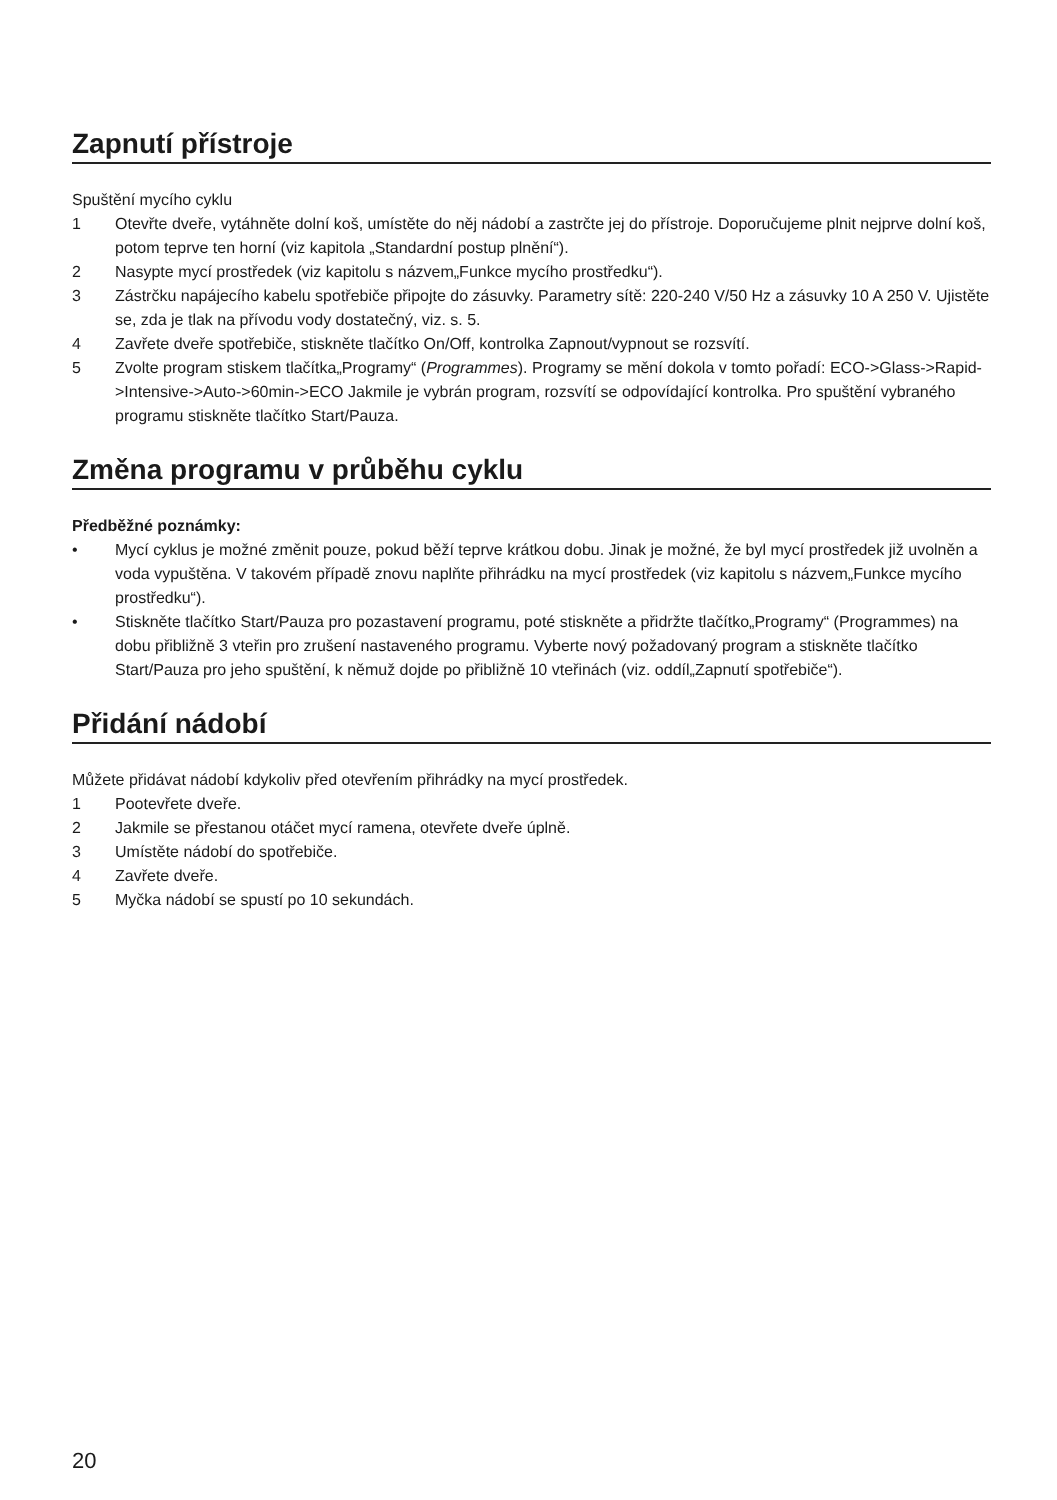Zapnutí přístroje
Spuštění mycího cyklu
1 Otevřte dveře, vytáhněte dolní koš, umístěte do něj nádobí a zastrčte jej do přístroje. Doporučujeme plnit nejprve dolní koš, potom teprve ten horní (viz kapitola „Standardní postup plnění“).
2 Nasypte mycí prostředek (viz kapitolu s názvem„Funkce mycího prostředku“).
3 Zástrčku napájecího kabelu spotřebiče připojte do zásuvky. Parametry sítě: 220-240 V/50 Hz a zásuvky 10 A 250 V. Ujistěte se, zda je tlak na přívodu vody dostatečný, viz. s. 5.
4 Zavřete dveře spotřebiče, stiskněte tlačítko On/Off, kontrolka Zapnout/vypnout se rozsvítí.
5 Zvolte program stiskem tlačítka„Programy“ (Programmes). Programy se mění dokola v tomto pořadí: ECO->Glass->Rapid->Intensive->Auto->60min->ECO Jakmile je vybrán program, rozsvítí se odpovídající kontrolka. Pro spuštění vybraného programu stiskněte tlačítko Start/Pauza.
Změna programu v průběhu cyklu
Předběžné poznámky:
• Mycí cyklus je možné změnit pouze, pokud běží teprve krátkou dobu. Jinak je možné, že byl mycí prostředek již uvolněn a voda vypuštěna. V takovém případě znovu naplňte přihrádku na mycí prostředek (viz kapitolu s názvem„Funkce mycího prostředku“).
• Stiskněte tlačítko Start/Pauza pro pozastavení programu, poté stiskněte a přidržte tlačítko„Programy“ (Programmes) na dobu přibližně 3 vteřin pro zrušení nastaveného programu. Vyberte nový požadovaný program a stiskněte tlačítko Start/Pauza pro jeho spuštění, k němuž dojde po přibližně 10 vteřinách (viz. oddíl„Zapnutí spotřebiče“).
Přidání nádobí
Můžete přidávat nádobí kdykoliv před otevřením přihrádky na mycí prostředek.
1 Pootevřete dveře.
2 Jakmile se přestanou otáčet mycí ramena, otevřete dveře úplně.
3 Umístěte nádobí do spotřebiče.
4 Zavřete dveře.
5 Myčka nádobí se spustí po 10 sekundách.
20